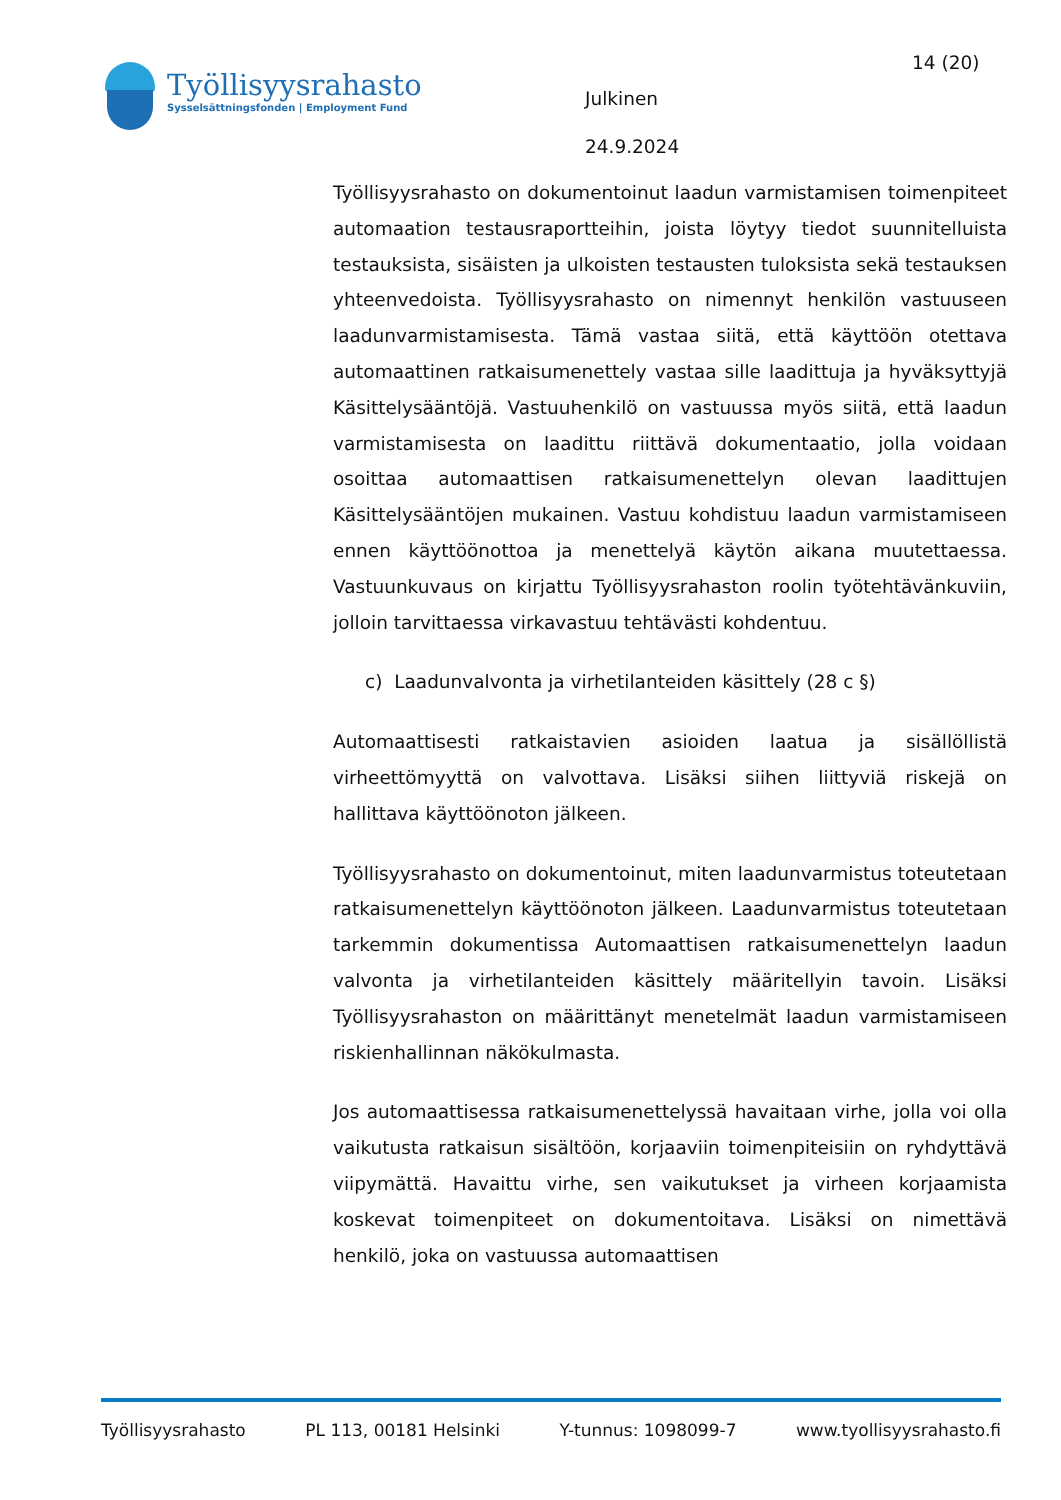Työllisyysrahasto
Sysselsättningsfonden | Employment Fund
Julkinen
24.9.2024
14 (20)
Työllisyysrahasto on dokumentoinut laadun varmistamisen toimenpiteet automaation testausraportteihin, joista löytyy tiedot suunnitelluista testauksista, sisäisten ja ulkoisten testausten tuloksista sekä testauksen yhteenvedoista. Työllisyysrahasto on nimennyt henkilön vastuuseen laadunvarmistamisesta. Tämä vastaa siitä, että käyttöön otettava automaattinen ratkaisumenettely vastaa sille laadittuja ja hyväksyttyjä Käsittelysääntöjä. Vastuuhenkilö on vastuussa myös siitä, että laadun varmistamisesta on laadittu riittävä dokumentaatio, jolla voidaan osoittaa automaattisen ratkaisumenettelyn olevan laadittujen Käsittelysääntöjen mukainen. Vastuu kohdistuu laadun varmistamiseen ennen käyttöönottoa ja menettelyä käytön aikana muutettaessa. Vastuunkuvaus on kirjattu Työllisyysrahaston roolin työtehtävänkuviin, jolloin tarvittaessa virkavastuu tehtävästi kohdentuu.
c) Laadunvalvonta ja virhetilanteiden käsittely (28 c §)
Automaattisesti ratkaistavien asioiden laatua ja sisällöllistä virheettömyyttä on valvottava. Lisäksi siihen liittyviä riskejä on hallittava käyttöönoton jälkeen.
Työllisyysrahasto on dokumentoinut, miten laadunvarmistus toteutetaan ratkaisumenettelyn käyttöönoton jälkeen. Laadunvarmistus toteutetaan tarkemmin dokumentissa Automaattisen ratkaisumenettelyn laadun valvonta ja virhetilanteiden käsittely määritellyin tavoin. Lisäksi Työllisyysrahaston on määrittänyt menetelmät laadun varmistamiseen riskienhallinnan näkökulmasta.
Jos automaattisessa ratkaisumenettelyssä havaitaan virhe, jolla voi olla vaikutusta ratkaisun sisältöön, korjaaviin toimenpiteisiin on ryhdyttävä viipymättä. Havaittu virhe, sen vaikutukset ja virheen korjaamista koskevat toimenpiteet on dokumentoitava. Lisäksi on nimettävä henkilö, joka on vastuussa automaattisen
Työllisyysrahasto PL 113, 00181 Helsinki Y-tunnus: 1098099-7 www.tyollisyysrahasto.fi